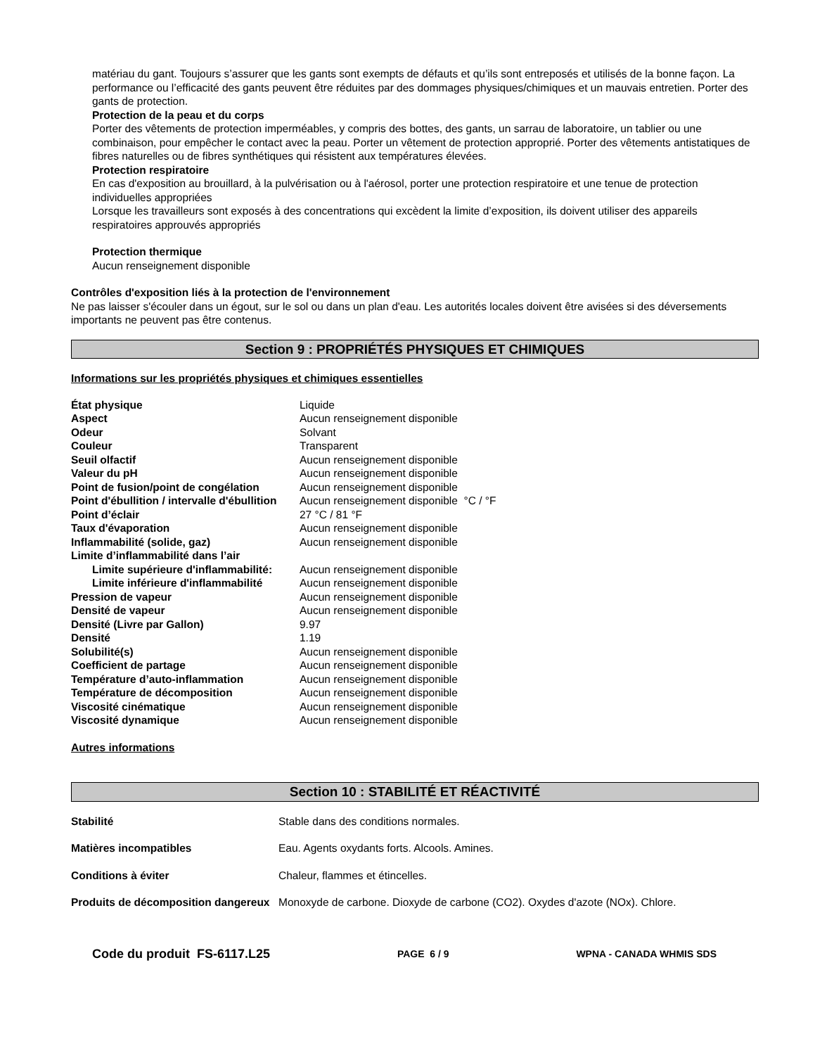matériau du gant. Toujours s’assurer que les gants sont exempts de défauts et qu’ils sont entreposés et utilisés de la bonne façon. La performance ou l’efficacité des gants peuvent être réduites par des dommages physiques/chimiques et un mauvais entretien. Porter des gants de protection.
Protection de la peau et du corps
Porter des vêtements de protection imperméables, y compris des bottes, des gants, un sarrau de laboratoire, un tablier ou une combinaison, pour empêcher le contact avec la peau. Porter un vêtement de protection approprié. Porter des vêtements antistatiques de fibres naturelles ou de fibres synthétiques qui résistent aux températures élevées.
Protection respiratoire
En cas d'exposition au brouillard, à la pulvérisation ou à l'aérosol, porter une protection respiratoire et une tenue de protection individuelles appropriées
Lorsque les travailleurs sont exposés à des concentrations qui excèdent la limite d’exposition, ils doivent utiliser des appareils respiratoires approuvés appropriés
Protection thermique
Aucun renseignement disponible
Contrôles d'exposition liés à la protection de l'environnement
Ne pas laisser s'écouler dans un égout, sur le sol ou dans un plan d'eau. Les autorités locales doivent être avisées si des déversements importants ne peuvent pas être contenus.
Section 9 : PROPRIÉTÉS PHYSIQUES ET CHIMIQUES
Informations sur les propriétés physiques et chimiques essentielles
| État physique | Liquide |
| Aspect | Aucun renseignement disponible |
| Odeur | Solvant |
| Couleur | Transparent |
| Seuil olfactif | Aucun renseignement disponible |
| Valeur du pH | Aucun renseignement disponible |
| Point de fusion/point de congélation | Aucun renseignement disponible |
| Point d'ébullition / intervalle d'ébullition | Aucun renseignement disponible °C / °F |
| Point d’éclair | 27 °C / 81 °F |
| Taux d'évaporation | Aucun renseignement disponible |
| Inflammabilité (solide, gaz) | Aucun renseignement disponible |
| Limite d’inflammabilité dans l’air | |
| Limite supérieure d'inflammabilité: | Aucun renseignement disponible |
| Limite inférieure d'inflammabilité | Aucun renseignement disponible |
| Pression de vapeur | Aucun renseignement disponible |
| Densité de vapeur | Aucun renseignement disponible |
| Densité (Livre par Gallon) | 9.97 |
| Densité | 1.19 |
| Solubilité(s) | Aucun renseignement disponible |
| Coefficient de partage | Aucun renseignement disponible |
| Température d’auto-inflammation | Aucun renseignement disponible |
| Température de décomposition | Aucun renseignement disponible |
| Viscosité cinématique | Aucun renseignement disponible |
| Viscosité dynamique | Aucun renseignement disponible |
Autres informations
Section 10 : STABILITÉ ET RÉACTIVITÉ
| Stabilité | Stable dans des conditions normales. |
| Matières incompatibles | Eau. Agents oxydants forts. Alcools. Amines. |
| Conditions à éviter | Chaleur, flammes et étincelles. |
| Produits de décomposition dangereux | Monoxyde de carbone. Dioxyde de carbone (CO2). Oxydes d'azote (NOx). Chlore. |
Code du produit FS-6117.L25 PAGE 6 / 9 WPNA - CANADA WHMIS SDS